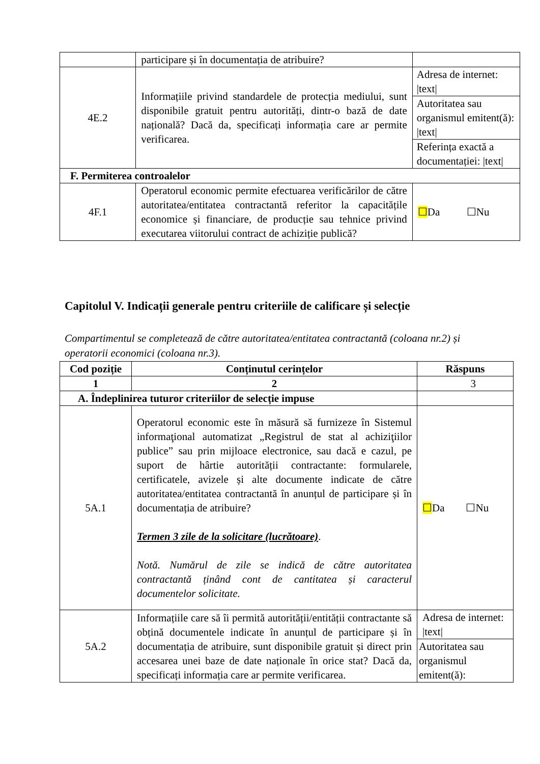| | participare și în documentația de atribuire? | |
| 4E.2 | Informațiile privind standardele de protecția mediului, sunt disponibile gratuit pentru autorități, dintr-o bază de date națională? Dacă da, specificați informația care ar permite verificarea. | Adresa de internet: /text/ |
| | | Autoritatea sau organismul emitent(ă): /text/ |
| | | Referința exactă a documentației: /text/ |
| F. Permiterea controalelor | | |
| 4F.1 | Operatorul economic permite efectuarea verificărilor de către autoritatea/entitatea contractantă referitor la capacitățile economice și financiare, de producție sau tehnice privind executarea viitorului contract de achiziție publică? | ☐ Da ☐Nu |
Capitolul V. Indicații generale pentru criteriile de calificare și selecție
Compartimentul se completează de către autoritatea/entitatea contractantă (coloana nr.2) și operatorii economici (coloana nr.3).
| Cod poziție | Conținutul cerințelor | Răspuns |
| --- | --- | --- |
| 1 | 2 | 3 |
| A. Îndeplinirea tuturor criteriilor de selecție impuse | | |
| 5A.1 | Operatorul economic este în măsură să furnizeze în Sistemul informaţional automatizat „Registrul de stat al achiziţiilor publice” sau prin mijloace electronice, sau dacă e cazul, pe suport de hârtie autorității contractante: formularele, certificatele, avizele și alte documente indicate de către autoritatea/entitatea contractantă în anunțul de participare și în documentația de atribuire? Termen 3 zile de la solicitare (lucrătoare) . Notă. Numărul de zile se indică de către autoritatea contractantă ținând cont de cantitatea și caracterul documentelor solicitate. | ☐ Da ☐Nu |
| 5A.2 | Informațiile care să îi permită autorității/entității contractante să obțină documentele indicate în anunțul de participare și în documentația de atribuire, sunt disponibile gratuit și direct prin accesarea unei baze de date naționale în orice stat? Dacă da, specificați informația care ar permite verificarea. | Adresa de internet: /text/ |
| | | Autoritatea sau organismul emitent(ă): |